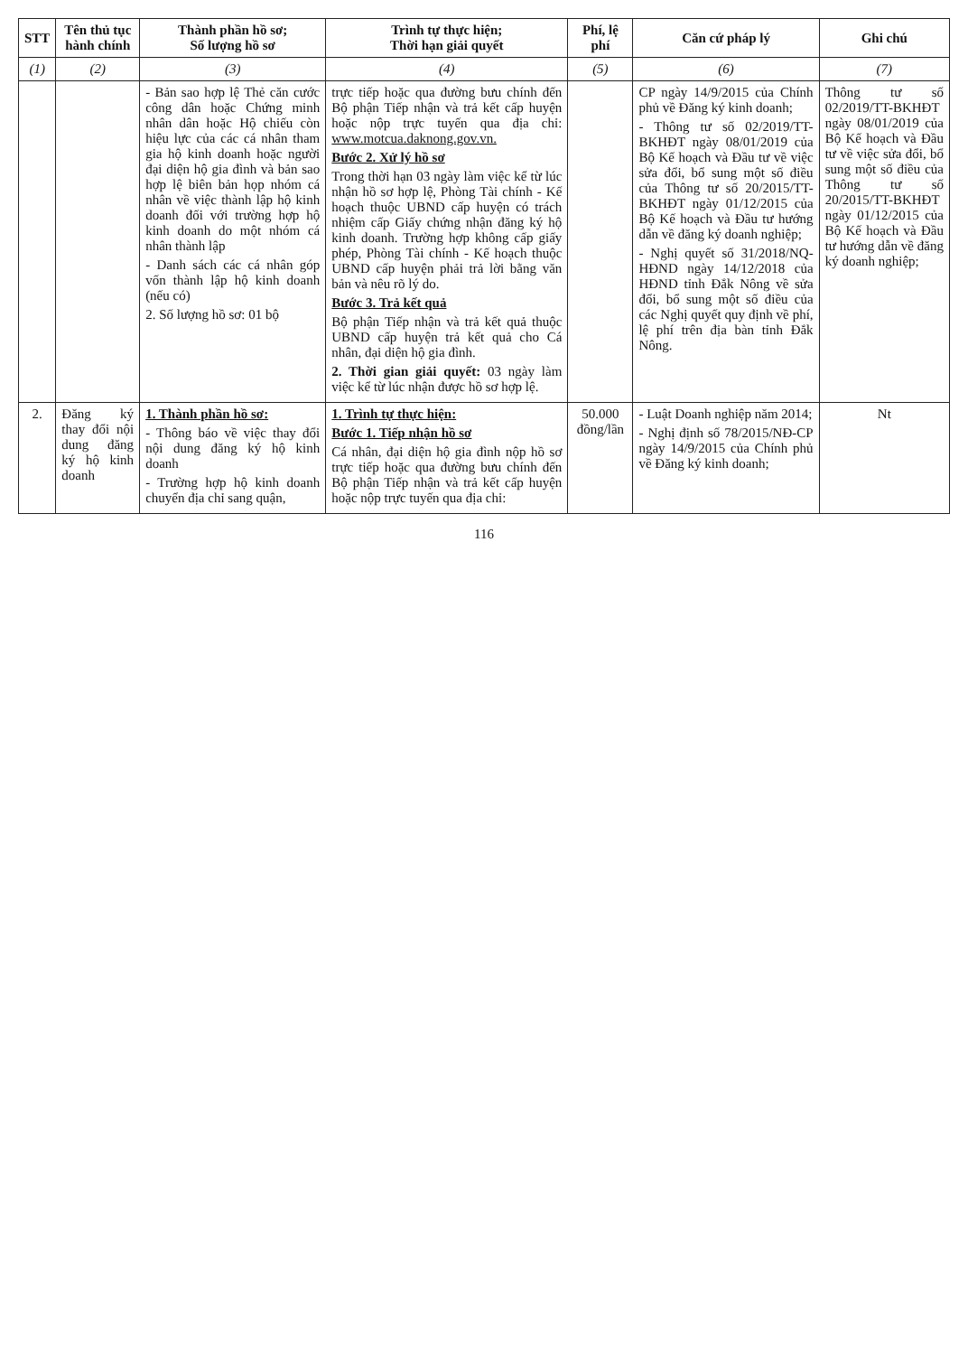| STT | Tên thủ tục hành chính | Thành phần hồ sơ; Số lượng hồ sơ | Trình tự thực hiện; Thời hạn giải quyết | Phí, lệ phí | Căn cứ pháp lý | Ghi chú |
| --- | --- | --- | --- | --- | --- | --- |
| (1) | (2) | (3) | (4) | (5) | (6) | (7) |
| | | - Bản sao hợp lệ Thẻ căn cước công dân hoặc Chứng minh nhân dân hoặc Hộ chiếu còn hiệu lực của các cá nhân tham gia hộ kinh doanh hoặc người đại diện hộ gia đình và bản sao hợp lệ biên bản họp nhóm cá nhân về việc thành lập hộ kinh doanh đối với trường hợp hộ kinh doanh do một nhóm cá nhân thành lập - Danh sách các cá nhân góp vốn thành lập hộ kinh doanh (nếu có) 2. Số lượng hồ sơ: 01 bộ | trực tiếp hoặc qua đường bưu chính đến Bộ phận Tiếp nhận và trả kết cấp huyện hoặc nộp trực tuyến qua địa chỉ: www.motcua.daknong.gov.vn. Bước 2. Xử lý hồ sơ Trong thời hạn 03 ngày làm việc kể từ lúc nhận hồ sơ hợp lệ, Phòng Tài chính - Kế hoạch thuộc UBND cấp huyện có trách nhiệm cấp Giấy chứng nhận đăng ký hộ kinh doanh. Trường hợp không cấp giấy phép, Phòng Tài chính - Kế hoạch thuộc UBND cấp huyện phải trả lời bằng văn bản và nêu rõ lý do. Bước 3. Trả kết quả Bộ phận Tiếp nhận và trả kết quả thuộc UBND cấp huyện trả kết quả cho Cá nhân, đại diện hộ gia đình. 2. Thời gian giải quyết: 03 ngày làm việc kể từ lúc nhận được hồ sơ hợp lệ. | | CP ngày 14/9/2015 của Chính phủ về Đăng ký kinh doanh; - Thông tư số 02/2019/TT-BKHĐT ngày 08/01/2019 của Bộ Kế hoạch và Đầu tư về việc sửa đổi, bổ sung một số điều của Thông tư số 20/2015/TT-BKHĐT ngày 01/12/2015 của Bộ Kế hoạch và Đầu tư hướng dẫn về đăng ký doanh nghiệp; - Nghị quyết số 31/2018/NQ-HĐND ngày 14/12/2018 của HĐND tỉnh Đắk Nông về sửa đổi, bổ sung một số điều của các Nghị quyết quy định về phí, lệ phí trên địa bàn tỉnh Đắk Nông. | Thông tư số 02/2019/TT-BKHĐT ngày 08/01/2019 của Bộ Kế hoạch và Đầu tư về việc sửa đổi, bổ sung một số điều của Thông tư số 20/2015/TT-BKHĐT ngày 01/12/2015 của Bộ Kế hoạch và Đầu tư hướng dẫn về đăng ký doanh nghiệp; |
| 2. | Đăng ký thay đổi nội dung đăng ký hộ kinh doanh | 1. Thành phần hồ sơ: - Thông báo về việc thay đổi nội dung đăng ký hộ kinh doanh - Trường hợp hộ kinh doanh chuyển địa chỉ sang quận, | 1. Trình tự thực hiện: Bước 1. Tiếp nhận hồ sơ Cá nhân, đại diện hộ gia đình nộp hồ sơ trực tiếp hoặc qua đường bưu chính đến Bộ phận Tiếp nhận và trả kết cấp huyện hoặc nộp trực tuyến qua địa chỉ: | 50.000 đồng/lần | - Luật Doanh nghiệp năm 2014; - Nghị định số 78/2015/NĐ-CP ngày 14/9/2015 của Chính phủ về Đăng ký kinh doanh; | Nt |
116